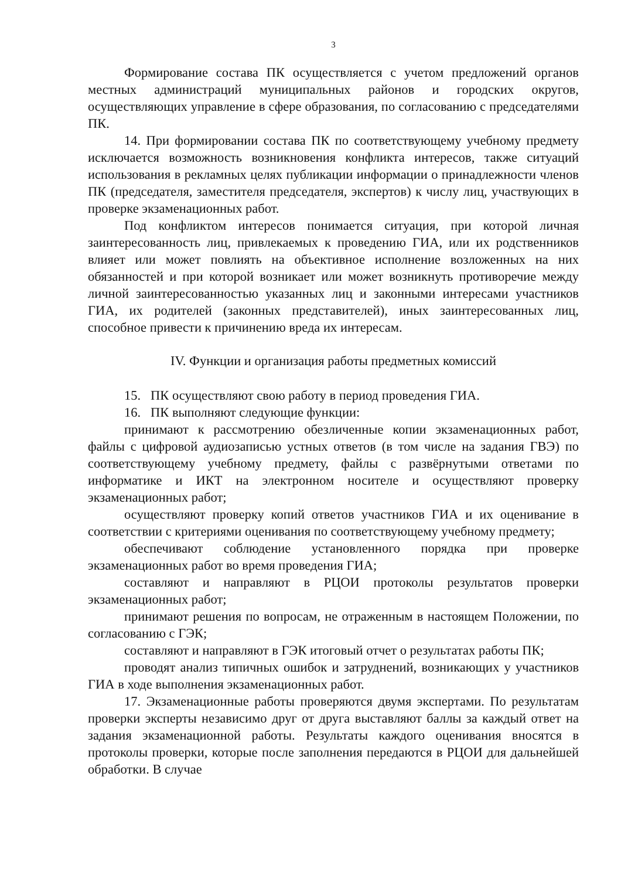3
Формирование состава ПК осуществляется с учетом предложений органов местных администраций муниципальных районов и городских округов, осуществляющих управление в сфере образования, по согласованию с председателями ПК.
14. При формировании состава ПК по соответствующему учебному предмету исключается возможность возникновения конфликта интересов, также ситуаций использования в рекламных целях публикации информации о принадлежности членов ПК (председателя, заместителя председателя, экспертов) к числу лиц, участвующих в проверке экзаменационных работ.
Под конфликтом интересов понимается ситуация, при которой личная заинтересованность лиц, привлекаемых к проведению ГИА, или их родственников влияет или может повлиять на объективное исполнение возложенных на них обязанностей и при которой возникает или может возникнуть противоречие между личной заинтересованностью указанных лиц и законными интересами участников ГИА, их родителей (законных представителей), иных заинтересованных лиц, способное привести к причинению вреда их интересам.
IV. Функции и организация работы предметных комиссий
15. ПК осуществляют свою работу в период проведения ГИА.
16. ПК выполняют следующие функции:
принимают к рассмотрению обезличенные копии экзаменационных работ, файлы с цифровой аудиозаписью устных ответов (в том числе на задания ГВЭ) по соответствующему учебному предмету, файлы с развёрнутыми ответами по информатике и ИКТ на электронном носителе и осуществляют проверку экзаменационных работ;
осуществляют проверку копий ответов участников ГИА и их оценивание в соответствии с критериями оценивания по соответствующему учебному предмету;
обеспечивают соблюдение установленного порядка при проверке экзаменационных работ во время проведения ГИА;
составляют и направляют в РЦОИ протоколы результатов проверки экзаменационных работ;
принимают решения по вопросам, не отраженным в настоящем Положении, по согласованию с ГЭК;
составляют и направляют в ГЭК итоговый отчет о результатах работы ПК;
проводят анализ типичных ошибок и затруднений, возникающих у участников ГИА в ходе выполнения экзаменационных работ.
17. Экзаменационные работы проверяются двумя экспертами. По результатам проверки эксперты независимо друг от друга выставляют баллы за каждый ответ на задания экзаменационной работы. Результаты каждого оценивания вносятся в протоколы проверки, которые после заполнения передаются в РЦОИ для дальнейшей обработки. В случае